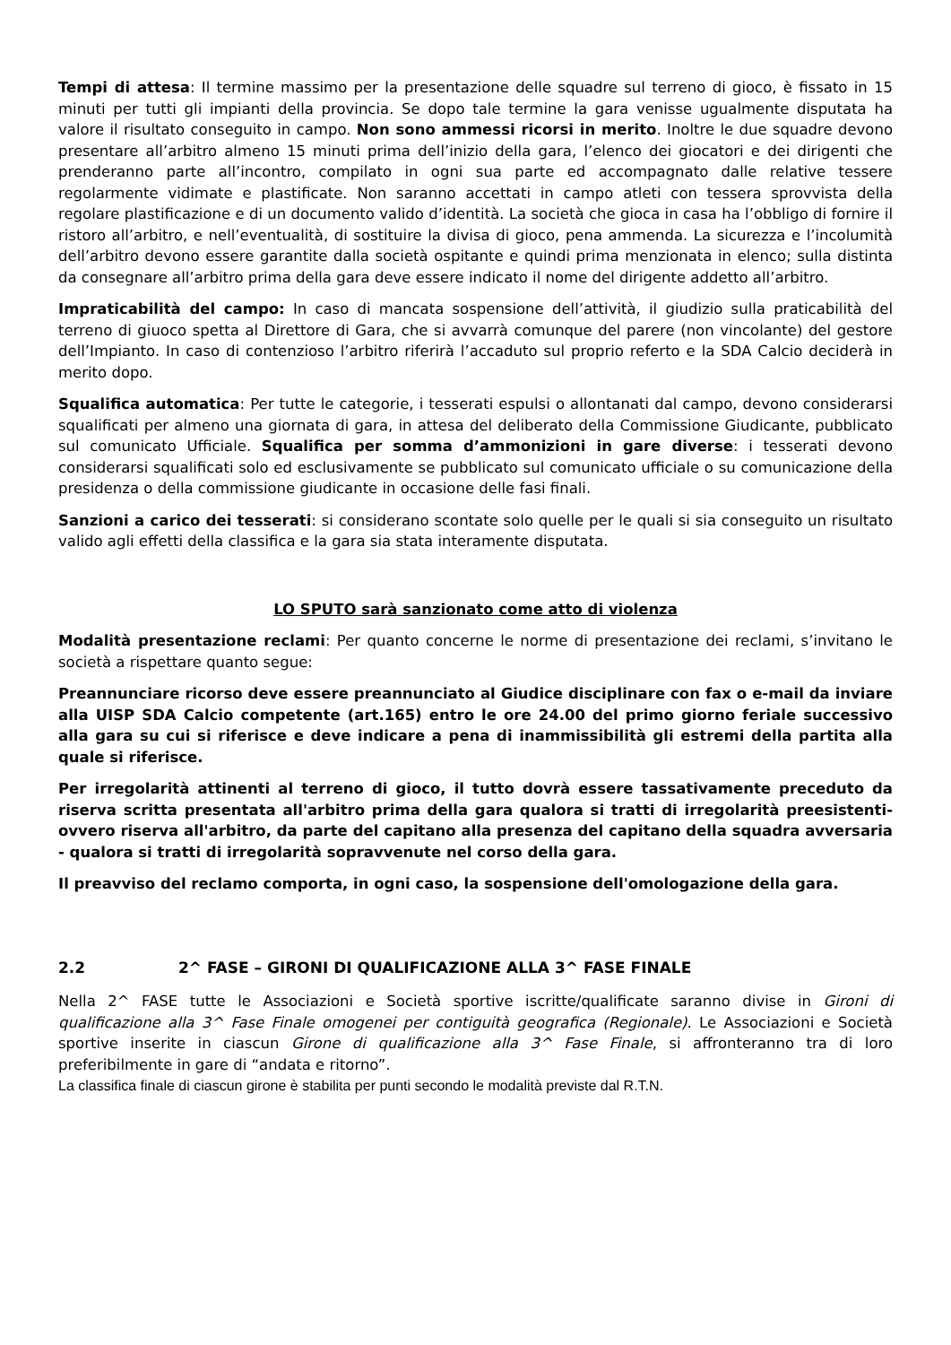Tempi di attesa: Il termine massimo per la presentazione delle squadre sul terreno di gioco, è fissato in 15 minuti per tutti gli impianti della provincia. Se dopo tale termine la gara venisse ugualmente disputata ha valore il risultato conseguito in campo. Non sono ammessi ricorsi in merito. Inoltre le due squadre devono presentare all’arbitro almeno 15 minuti prima dell’inizio della gara, l’elenco dei giocatori e dei dirigenti che prenderanno parte all’incontro, compilato in ogni sua parte ed accompagnato dalle relative tessere regolarmente vidimate e plastificate. Non saranno accettati in campo atleti con tessera sprovvista della regolare plastificazione e di un documento valido d’identità. La società che gioca in casa ha l’obbligo di fornire il ristoro all’arbitro, e nell’eventualità, di sostituire la divisa di gioco, pena ammenda. La sicurezza e l’incolumità dell’arbitro devono essere garantite dalla società ospitante e quindi prima menzionata in elenco; sulla distinta da consegnare all’arbitro prima della gara deve essere indicato il nome del dirigente addetto all’arbitro.
Impraticabilità del campo: In caso di mancata sospensione dell’attività, il giudizio sulla praticabilità del terreno di giuoco spetta al Direttore di Gara, che si avvarrà comunque del parere (non vincolante) del gestore dell’Impianto. In caso di contenzioso l’arbitro riferirà l’accaduto sul proprio referto e la SDA Calcio deciderà in merito dopo.
Squalifica automatica: Per tutte le categorie, i tesserati espulsi o allontanati dal campo, devono considerarsi squalificati per almeno una giornata di gara, in attesa del deliberato della Commissione Giudicante, pubblicato sul comunicato Ufficiale. Squalifica per somma d’ammonizioni in gare diverse: i tesserati devono considerarsi squalificati solo ed esclusivamente se pubblicato sul comunicato ufficiale o su comunicazione della presidenza o della commissione giudicante in occasione delle fasi finali.
Sanzioni a carico dei tesserati: si considerano scontate solo quelle per le quali si sia conseguito un risultato valido agli effetti della classifica e la gara sia stata interamente disputata.
LO SPUTO sarà sanzionato come atto di violenza
Modalità presentazione reclami: Per quanto concerne le norme di presentazione dei reclami, s’invitano le società a rispettare quanto segue:
Preannunciare ricorso deve essere preannunciato al Giudice disciplinare con fax o e-mail da inviare alla UISP SDA Calcio competente (art.165) entro le ore 24.00 del primo giorno feriale successivo alla gara su cui si riferisce e deve indicare a pena di inammissibilità gli estremi della partita alla quale si riferisce.
Per irregolarità attinenti al terreno di gioco, il tutto dovrà essere tassativamente preceduto da riserva scritta presentata all'arbitro prima della gara qualora si tratti di irregolarità preesistenti- ovvero riserva all'arbitro, da parte del capitano alla presenza del capitano della squadra avversaria - qualora si tratti di irregolarità sopravvenute nel corso della gara.
Il preavviso del reclamo comporta, in ogni caso, la sospensione dell'omologazione della gara.
2.2 2^ FASE – GIRONI DI QUALIFICAZIONE ALLA 3^ FASE FINALE
Nella 2^ FASE tutte le Associazioni e Società sportive iscritte/qualificate saranno divise in Gironi di qualificazione alla 3^ Fase Finale omogenei per contiguità geografica (Regionale). Le Associazioni e Società sportive inserite in ciascun Girone di qualificazione alla 3^ Fase Finale, si affronteranno tra di loro preferibilmente in gare di “andata e ritorno”.
La classifica finale di ciascun girone è stabilita per punti secondo le modalità previste dal R.T.N.